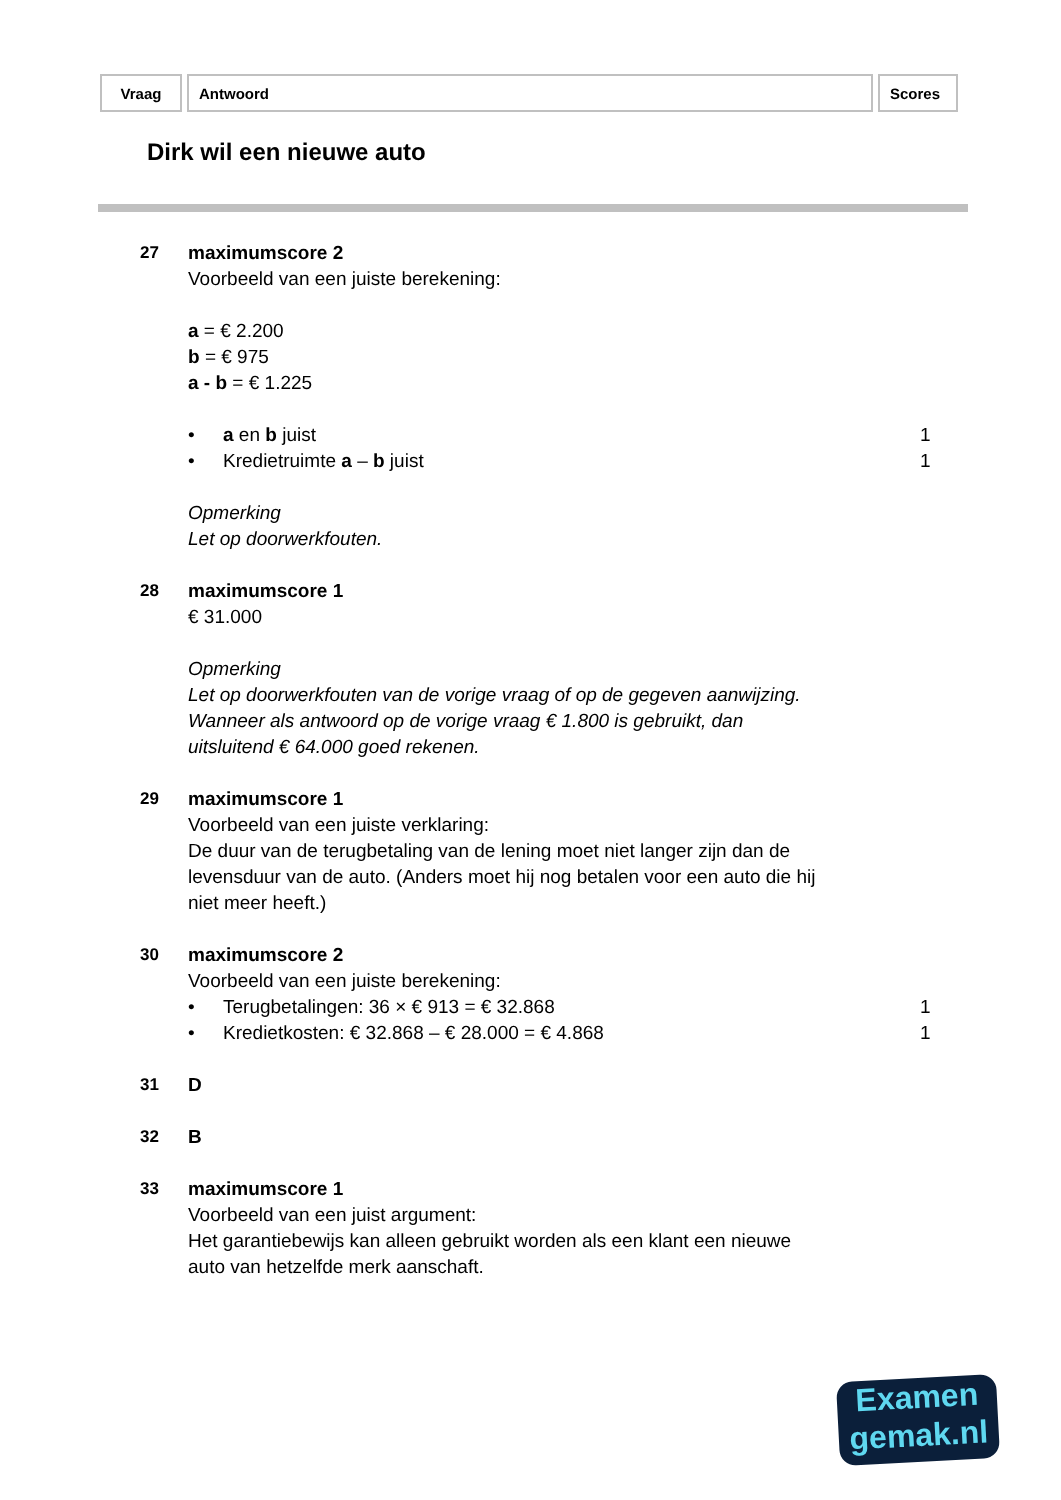| Vraag | Antwoord | Scores |
Dirk wil een nieuwe auto
27 maximumscore 2
Voorbeeld van een juiste berekening:
a = € 2.200
b = € 975
a - b = € 1.225
• a en b juist 1
• Kredietruimte a – b juist 1
Opmerking
Let op doorwerkfouten.
28 maximumscore 1
€ 31.000
Opmerking
Let op doorwerkfouten van de vorige vraag of op de gegeven aanwijzing.
Wanneer als antwoord op de vorige vraag € 1.800 is gebruikt, dan
uitsluitend € 64.000 goed rekenen.
29 maximumscore 1
Voorbeeld van een juiste verklaring:
De duur van de terugbetaling van de lening moet niet langer zijn dan de
levensduur van de auto. (Anders moet hij nog betalen voor een auto die hij
niet meer heeft.)
30 maximumscore 2
Voorbeeld van een juiste berekening:
• Terugbetalingen: 36 × € 913 = € 32.868 1
• Kredietkosten: € 32.868 – € 28.000 = € 4.868 1
31 D
32 B
33 maximumscore 1
Voorbeeld van een juist argument:
Het garantiebewijs kan alleen gebruikt worden als een klant een nieuwe
auto van hetzelfde merk aanschaft.
Examen
gemak.nl